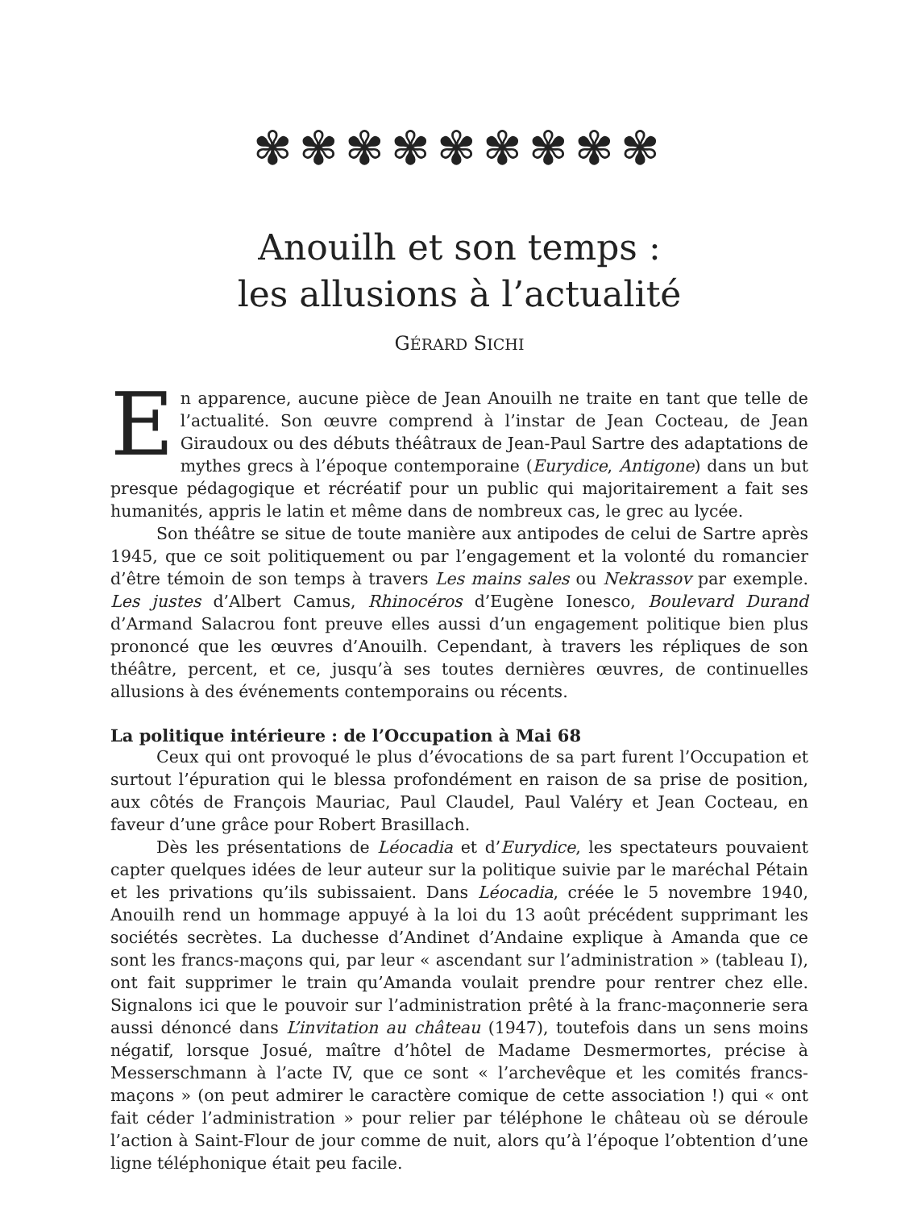✾✾✾✾✾✾✾✾✾
Anouilh et son temps :
les allusions à l’actualité
GÉRARD SICHI
En apparence, aucune pièce de Jean Anouilh ne traite en tant que telle de l’actualité. Son œuvre comprend à l’instar de Jean Cocteau, de Jean Giraudoux ou des débuts théâtraux de Jean-Paul Sartre des adaptations de mythes grecs à l’époque contemporaine (Eurydice, Antigone) dans un but presque pédagogique et récréatif pour un public qui majoritairement a fait ses humanités, appris le latin et même dans de nombreux cas, le grec au lycée.
Son théâtre se situe de toute manière aux antipodes de celui de Sartre après 1945, que ce soit politiquement ou par l’engagement et la volonté du romancier d’être témoin de son temps à travers Les mains sales ou Nekrassov par exemple. Les justes d’Albert Camus, Rhinocéros d’Eugène Ionesco, Boulevard Durand d’Armand Salacrou font preuve elles aussi d’un engagement politique bien plus prononcé que les œuvres d’Anouilh. Cependant, à travers les répliques de son théâtre, percent, et ce, jusqu’à ses toutes dernières œuvres, de continuelles allusions à des événements contemporains ou récents.
La politique intérieure : de l’Occupation à Mai 68
Ceux qui ont provoqué le plus d’évocations de sa part furent l’Occupation et surtout l’épuration qui le blessa profondément en raison de sa prise de position, aux côtés de François Mauriac, Paul Claudel, Paul Valéry et Jean Cocteau, en faveur d’une grâce pour Robert Brasillach.
Dès les présentations de Léocadia et d’Eurydice, les spectateurs pouvaient capter quelques idées de leur auteur sur la politique suivie par le maréchal Pétain et les privations qu’ils subissaient. Dans Léocadia, créée le 5 novembre 1940, Anouilh rend un hommage appuyé à la loi du 13 août précédent supprimant les sociétés secrètes. La duchesse d’Andinet d’Andaine explique à Amanda que ce sont les francs-maçons qui, par leur « ascendant sur l’administration » (tableau I), ont fait supprimer le train qu’Amanda voulait prendre pour rentrer chez elle. Signalons ici que le pouvoir sur l’administration prêté à la franc-maçonnerie sera aussi dénoncé dans L’invitation au château (1947), toutefois dans un sens moins négatif, lorsque Josué, maître d’hôtel de Madame Desmermortes, précise à Messerschmann à l’acte IV, que ce sont « l’archevêque et les comités francs-maçons » (on peut admirer le caractère comique de cette association !) qui « ont fait céder l’administration » pour relier par téléphone le château où se déroule l’action à Saint-Flour de jour comme de nuit, alors qu’à l’époque l’obtention d’une ligne téléphonique était peu facile.